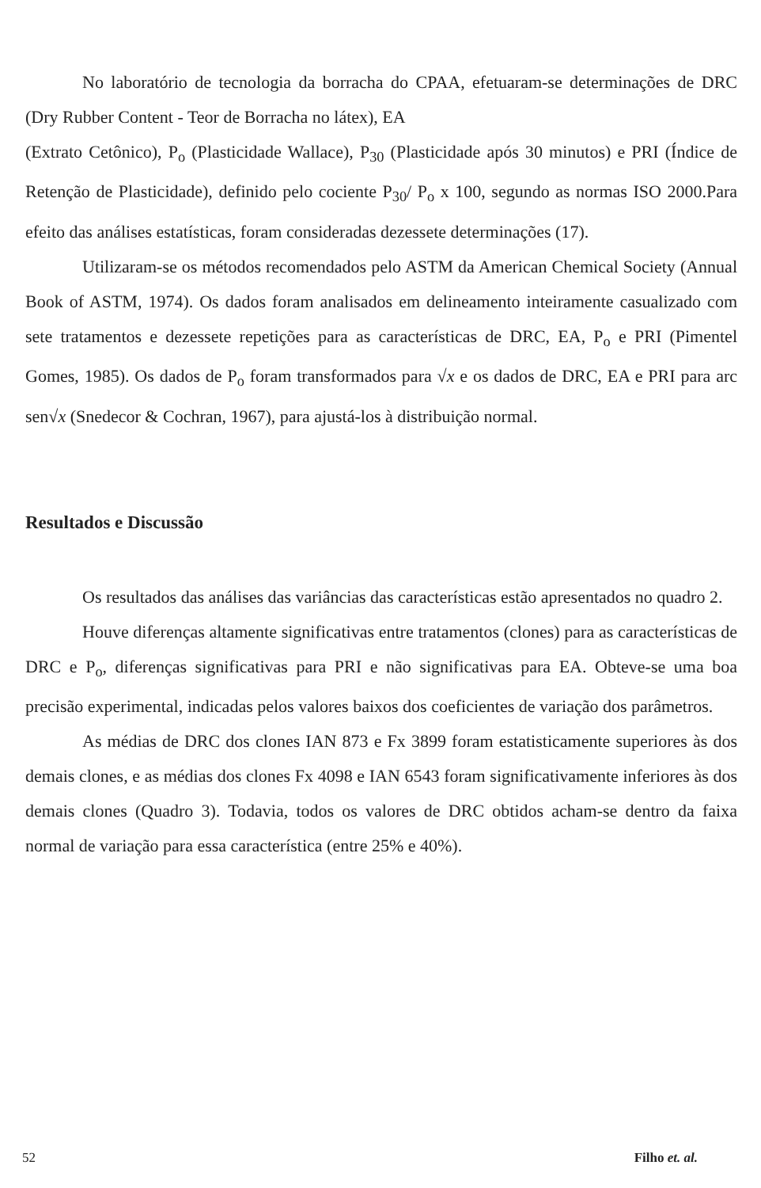No laboratório de tecnologia da borracha do CPAA, efetuaram-se determinações de DRC (Dry Rubber Content - Teor de Borracha no látex), EA
(Extrato Cetônico), P<sub>o</sub> (Plasticidade Wallace), P<sub>30</sub> (Plasticidade após 30 minutos) e PRI (Índice de Retenção de Plasticidade), definido pelo cociente P<sub>30</sub>/ P<sub>o</sub> x 100, segundo as normas ISO 2000.Para efeito das análises estatísticas, foram consideradas dezessete determinações (17).
Utilizaram-se os métodos recomendados pelo ASTM da American Chemical Society (Annual Book of ASTM, 1974). Os dados foram analisados em delineamento inteiramente casualizado com sete tratamentos e dezessete repetições para as características de DRC, EA, P<sub>o</sub> e PRI (Pimentel Gomes, 1985). Os dados de P<sub>o</sub> foram transformados para √x e os dados de DRC, EA e PRI para arc sen√x (Snedecor & Cochran, 1967), para ajustá-los à distribuição normal.
Resultados e Discussão
Os resultados das análises das variâncias das características estão apresentados no quadro 2.
Houve diferenças altamente significativas entre tratamentos (clones) para as características de DRC e P<sub>o</sub>, diferenças significativas para PRI e não significativas para EA. Obteve-se uma boa precisão experimental, indicadas pelos valores baixos dos coeficientes de variação dos parâmetros.
As médias de DRC dos clones IAN 873 e Fx 3899 foram estatisticamente superiores às dos demais clones, e as médias dos clones Fx 4098 e IAN 6543 foram significativamente inferiores às dos demais clones (Quadro 3). Todavia, todos os valores de DRC obtidos acham-se dentro da faixa normal de variação para essa característica (entre 25% e 40%).
52 Filho et. al.